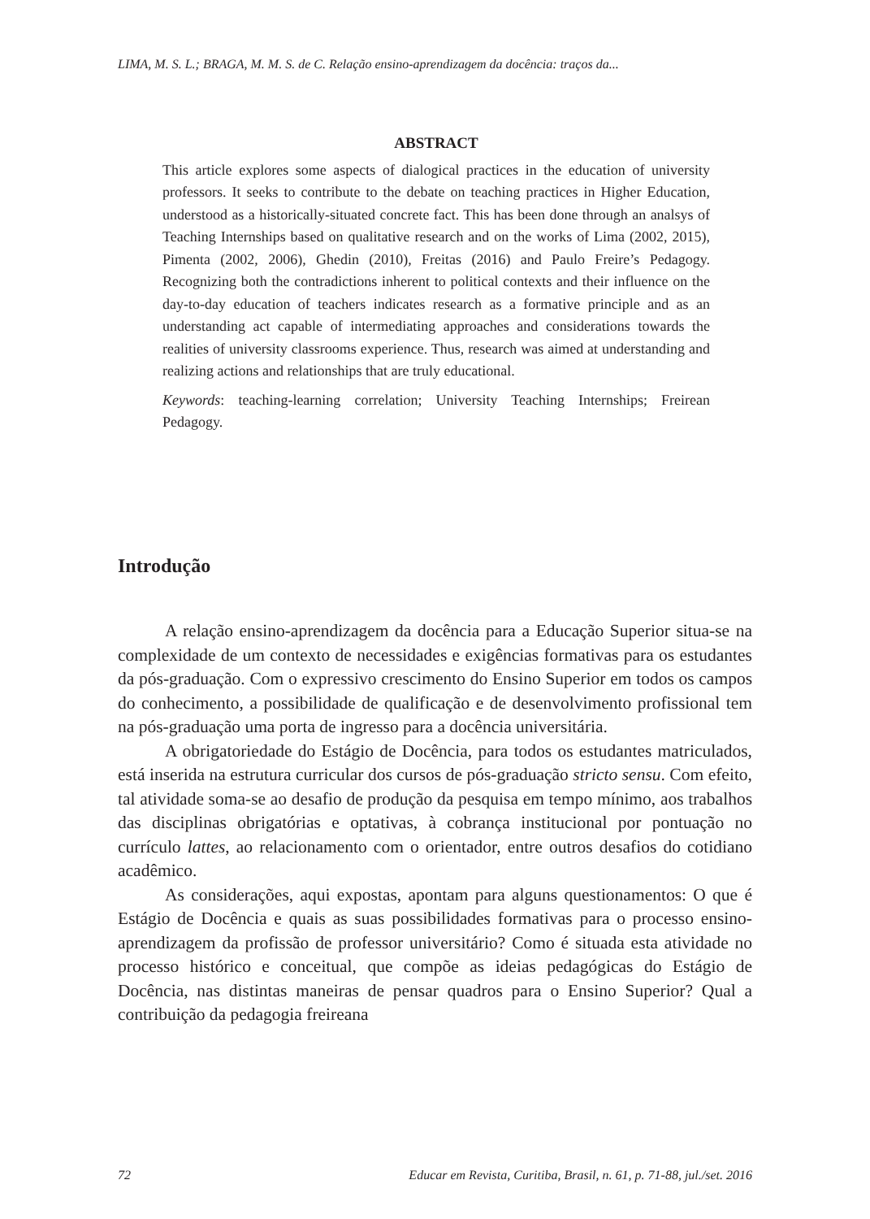LIMA, M. S. L.; BRAGA, M. M. S. de C. Relação ensino-aprendizagem da docência: traços da...
ABSTRACT
This article explores some aspects of dialogical practices in the education of university professors. It seeks to contribute to the debate on teaching practices in Higher Education, understood as a historically-situated concrete fact. This has been done through an analsys of Teaching Internships based on qualitative research and on the works of Lima (2002, 2015), Pimenta (2002, 2006), Ghedin (2010), Freitas (2016) and Paulo Freire’s Pedagogy. Recognizing both the contradictions inherent to political contexts and their influence on the day-to-day education of teachers indicates research as a formative principle and as an understanding act capable of intermediating approaches and considerations towards the realities of university classrooms experience. Thus, research was aimed at understanding and realizing actions and relationships that are truly educational.
Keywords: teaching-learning correlation; University Teaching Internships; Freirean Pedagogy.
Introdução
A relação ensino-aprendizagem da docência para a Educação Superior situa-se na complexidade de um contexto de necessidades e exigências formativas para os estudantes da pós-graduação. Com o expressivo crescimento do Ensino Superior em todos os campos do conhecimento, a possibilidade de qualificação e de desenvolvimento profissional tem na pós-graduação uma porta de ingresso para a docência universitária.
A obrigatoriedade do Estágio de Docência, para todos os estudantes matriculados, está inserida na estrutura curricular dos cursos de pós-graduação stricto sensu. Com efeito, tal atividade soma-se ao desafio de produção da pesquisa em tempo mínimo, aos trabalhos das disciplinas obrigatórias e optativas, à cobrança institucional por pontuação no currículo lattes, ao relacionamento com o orientador, entre outros desafios do cotidiano acadêmico.
As considerações, aqui expostas, apontam para alguns questionamentos: O que é Estágio de Docência e quais as suas possibilidades formativas para o processo ensino-aprendizagem da profissão de professor universitário? Como é situada esta atividade no processo histórico e conceitual, que compõe as ideias pedagógicas do Estágio de Docência, nas distintas maneiras de pensar quadros para o Ensino Superior? Qual a contribuição da pedagogia freireana
72 Educar em Revista, Curitiba, Brasil, n. 61, p. 71-88, jul./set. 2016